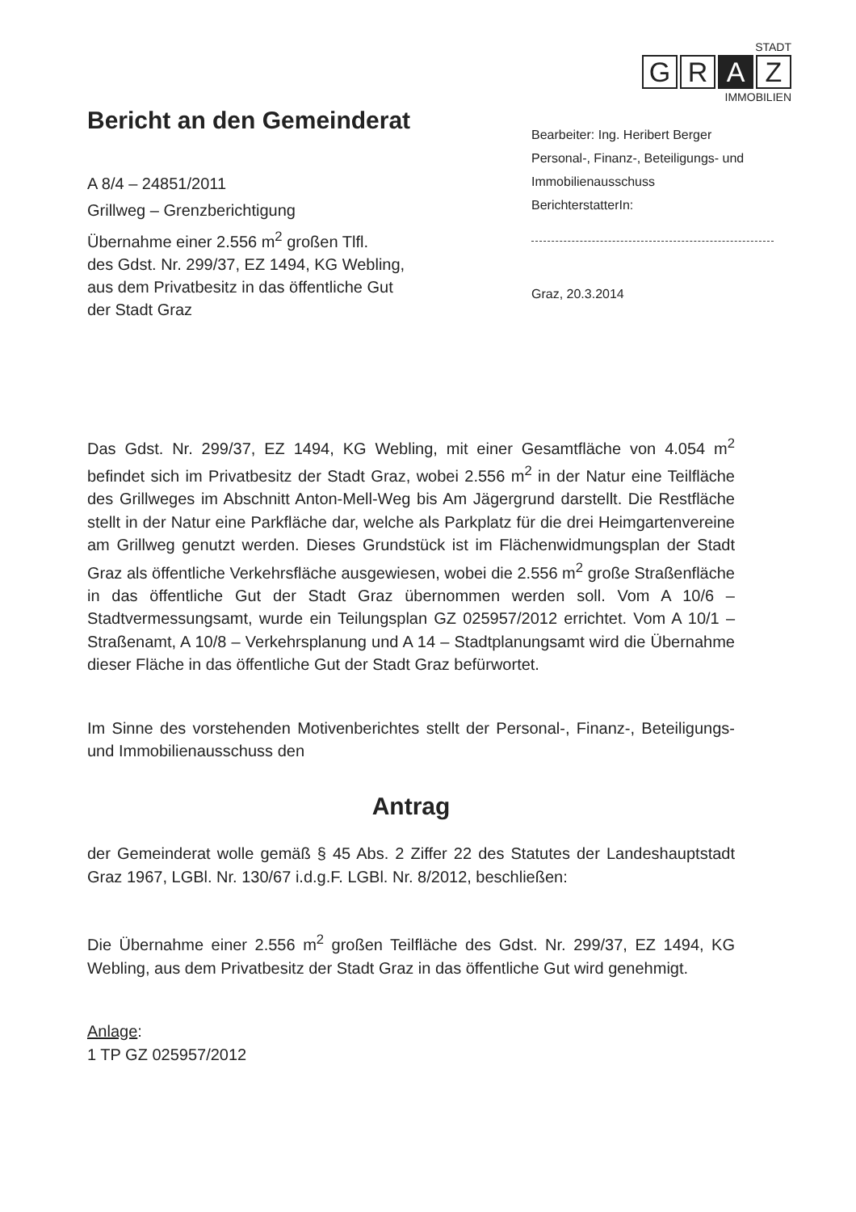STADT
G R A Z
IMMOBILIEN
Bericht an den Gemeinderat
A 8/4 – 24851/2011
Grillweg – Grenzberichtigung
Übernahme einer 2.556 m<sup>2</sup> großen Tlfl.
des Gdst. Nr. 299/37, EZ 1494, KG Webling,
aus dem Privatbesitz in das öffentliche Gut
der Stadt Graz
Bearbeiter: Ing. Heribert Berger
Personal-, Finanz-, Beteiligungs- und
Immobilienausschuss
BerichterstatterIn:
Graz, 20.3.2014
Das Gdst. Nr. 299/37, EZ 1494, KG Webling, mit einer Gesamtfläche von 4.054 m<sup>2</sup> befindet sich im Privatbesitz der Stadt Graz, wobei 2.556 m<sup>2</sup> in der Natur eine Teilfläche des Grillweges im Abschnitt Anton-Mell-Weg bis Am Jägergrund darstellt. Die Restfläche stellt in der Natur eine Parkfläche dar, welche als Parkplatz für die drei Heimgartenvereine am Grillweg genutzt werden. Dieses Grundstück ist im Flächenwidmungsplan der Stadt Graz als öffentliche Verkehrsfläche ausgewiesen, wobei die 2.556 m<sup>2</sup> große Straßenfläche in das öffentliche Gut der Stadt Graz übernommen werden soll. Vom A 10/6 – Stadtvermessungsamt, wurde ein Teilungsplan GZ 025957/2012 errichtet. Vom A 10/1 – Straßenamt, A 10/8 – Verkehrsplanung und A 14 – Stadtplanungsamt wird die Übernahme dieser Fläche in das öffentliche Gut der Stadt Graz befürwortet.
Im Sinne des vorstehenden Motivenberichtes stellt der Personal-, Finanz-, Beteiligungs- und Immobilienausschuss den
Antrag
der Gemeinderat wolle gemäß § 45 Abs. 2 Ziffer 22 des Statutes der Landeshauptstadt Graz 1967, LGBl. Nr. 130/67 i.d.g.F. LGBl. Nr. 8/2012, beschließen:
Die Übernahme einer 2.556 m<sup>2</sup> großen Teilfläche des Gdst. Nr. 299/37, EZ 1494, KG Webling, aus dem Privatbesitz der Stadt Graz in das öffentliche Gut wird genehmigt.
Anlage:
1 TP GZ 025957/2012